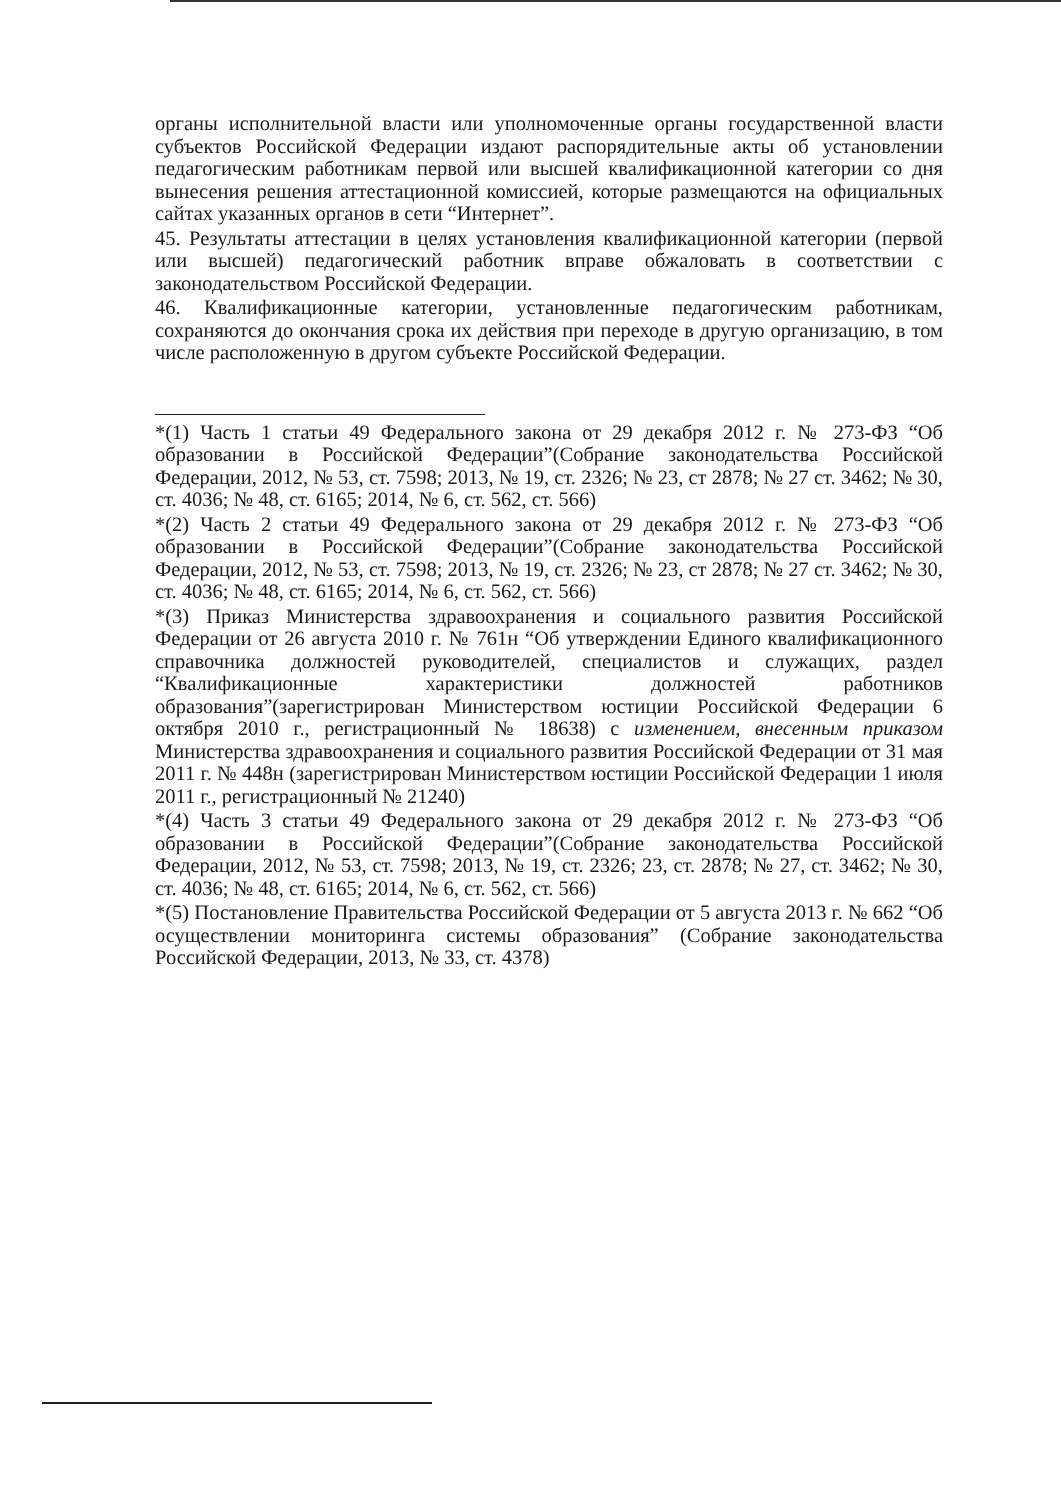органы исполнительной власти или уполномоченные органы государственной власти субъектов Российской Федерации издают распорядительные акты об установлении педагогическим работникам первой или высшей квалификационной категории со дня вынесения решения аттестационной комиссией, которые размещаются на официальных сайтах указанных органов в сети “Интернет”.
45. Результаты аттестации в целях установления квалификационной категории (первой или высшей) педагогический работник вправе обжаловать в соответствии с законодательством Российской Федерации.
46. Квалификационные категории, установленные педагогическим работникам, сохраняются до окончания срока их действия при переходе в другую организацию, в том числе расположенную в другом субъекте Российской Федерации.
*(1) Часть 1 статьи 49 Федерального закона от 29 декабря 2012 г. № 273-ФЗ “Об образовании в Российской Федерации”(Собрание законодательства Российской Федерации, 2012, № 53, ст. 7598; 2013, № 19, ст. 2326; № 23, ст 2878; № 27 ст. 3462; № 30, ст. 4036; № 48, ст. 6165; 2014, № 6, ст. 562, ст. 566)
*(2) Часть 2 статьи 49 Федерального закона от 29 декабря 2012 г. № 273-ФЗ “Об образовании в Российской Федерации”(Собрание законодательства Российской Федерации, 2012, № 53, ст. 7598; 2013, № 19, ст. 2326; № 23, ст 2878; № 27 ст. 3462; № 30, ст. 4036; № 48, ст. 6165; 2014, № 6, ст. 562, ст. 566)
*(3) Приказ Министерства здравоохранения и социального развития Российской Федерации от 26 августа 2010 г. № 761н “Об утверждении Единого квалификационного справочника должностей руководителей, специалистов и служащих, раздел “Квалификационные характеристики должностей работников образования”(зарегистрирован Министерством юстиции Российской Федерации 6 октября 2010 г., регистрационный № 18638) с изменением, внесенным приказом Министерства здравоохранения и социального развития Российской Федерации от 31 мая 2011 г. № 448н (зарегистрирован Министерством юстиции Российской Федерации 1 июля 2011 г., регистрационный № 21240)
*(4) Часть 3 статьи 49 Федерального закона от 29 декабря 2012 г. № 273-ФЗ “Об образовании в Российской Федерации”(Собрание законодательства Российской Федерации, 2012, № 53, ст. 7598; 2013, № 19, ст. 2326; 23, ст. 2878; № 27, ст. 3462; № 30, ст. 4036; № 48, ст. 6165; 2014, № 6, ст. 562, ст. 566)
*(5) Постановление Правительства Российской Федерации от 5 августа 2013 г. № 662 “Об осуществлении мониторинга системы образования” (Собрание законодательства Российской Федерации, 2013, № 33, ст. 4378)